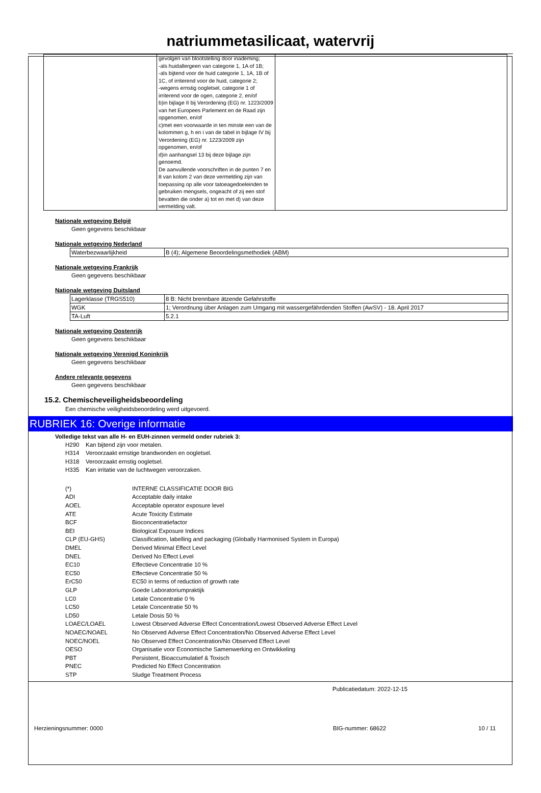natriummetasilicaat, watervrij
| | gevolgen van blootstelling door inademing; -als huidallergeen van categorie 1, 1A of 1B; -als bijtend voor de huid categorie 1, 1A, 1B of 1C, of irriterend voor de huid, categorie 2; -wegens ernstig oogletsel, categorie 1 of irriterend voor de ogen, categorie 2, en/of b)in bijlage II bij Verordening (EG) nr. 1223/2009 van het Europees Parlement en de Raad zijn opgenomen, en/of c)met een voorwaarde in ten minste een van de kolommen g, h en i van de tabel in bijlage IV bij Verordening (EG) nr. 1223/2009 zijn opgenomen, en/of d)in aanhangsel 13 bij deze bijlage zijn genoemd. De aanvullende voorschriften in de punten 7 en 8 van kolom 2 van deze vermelding zijn van toepassing op alle voor tatoeagedoeleinden te gebruiken mengsels, ongeacht of zij een stof bevatten die onder a) tot en met d) van deze vermelding valt. | |
Nationale wetgeving België
Geen gegevens beschikbaar
Nationale wetgeving Nederland
| Waterbezwaarlijkheid | B (4); Algemene Beoordelingsmethodiek (ABM) |
Nationale wetgeving Frankrijk
Geen gegevens beschikbaar
Nationale wetgeving Duitsland
| Lagerklasse (TRGS510) | 8 B: Nicht brennbare ätzende Gefahrstoffe |
| WGK | 1; Verordnung über Anlagen zum Umgang mit wassergefährdenden Stoffen (AwSV) - 18. April 2017 |
| TA-Luft | 5.2.1 |
Nationale wetgeving Oostenrijk
Geen gegevens beschikbaar
Nationale wetgeving Verenigd Koninkrijk
Geen gegevens beschikbaar
Andere relevante gegevens
Geen gegevens beschikbaar
15.2. Chemischeveiligheidsbeoordeling
Een chemische veiligheidsbeoordeling werd uitgevoerd.
RUBRIEK 16: Overige informatie
Volledige tekst van alle H- en EUH-zinnen vermeld onder rubriek 3:
| H290 | Kan bijtend zijn voor metalen. |
| H314 | Veroorzaakt ernstige brandwonden en oogletsel. |
| H318 | Veroorzaakt ernstig oogletsel. |
| H335 | Kan irritatie van de luchtwegen veroorzaken. |
| (*) | INTERNE CLASSIFICATIE DOOR BIG |
| ADI | Acceptable daily intake |
| AOEL | Acceptable operator exposure level |
| ATE | Acute Toxicity Estimate |
| BCF | Bioconcentratiefactor |
| BEI | Biological Exposure Indices |
| CLP (EU-GHS) | Classification, labelling and packaging (Globally Harmonised System in Europa) |
| DMEL | Derived Minimal Effect Level |
| DNEL | Derived No Effect Level |
| EC10 | Effectieve Concentratie 10 % |
| EC50 | Effectieve Concentratie 50 % |
| ErC50 | EC50 in terms of reduction of growth rate |
| GLP | Goede Laboratoriumpraktijk |
| LC0 | Letale Concentratie 0 % |
| LC50 | Letale Concentratie 50 % |
| LD50 | Letale Dosis 50 % |
| LOAEC/LOAEL | Lowest Observed Adverse Effect Concentration/Lowest Observed Adverse Effect Level |
| NOAEC/NOAEL | No Observed Adverse Effect Concentration/No Observed Adverse Effect Level |
| NOEC/NOEL | No Observed Effect Concentration/No Observed Effect Level |
| OESO | Organisatie voor Economische Samenwerking en Ontwikkeling |
| PBT | Persistent, Bioaccumulatief & Toxisch |
| PNEC | Predicted No Effect Concentration |
| STP | Sludge Treatment Process |
Publicatiedatum: 2022-12-15
Herzieningsnummer: 0000 BIG-nummer: 68622 10 / 11